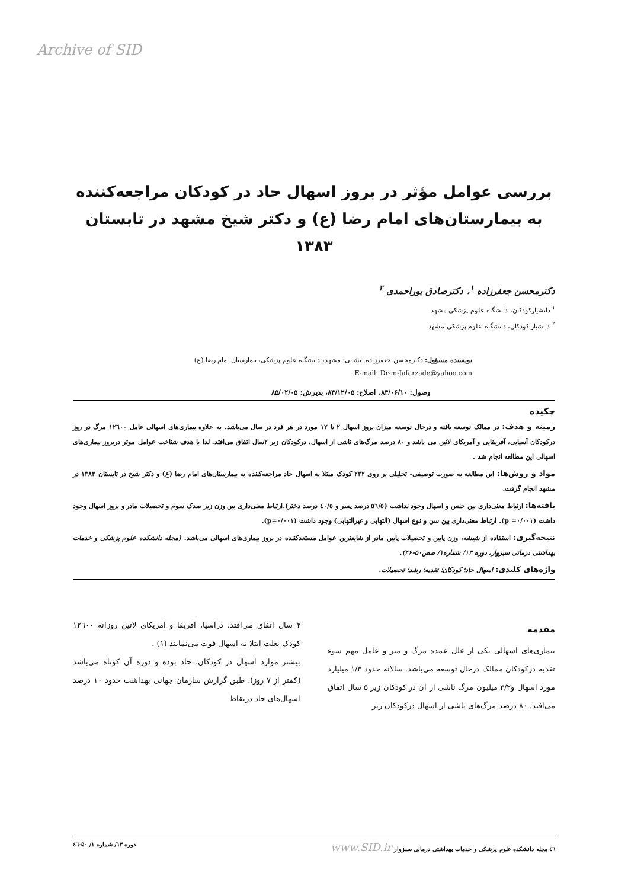Archive of SID
بررسی عوامل مؤثر در بروز اسهال حاد در کودکان مراجعه‌کننده به بیمارستان‌های امام رضا (ع) و دکتر شیخ مشهد در تابستان ۱۳۸۳
دکترمحسن جعفرزاده <sup>۱</sup>، دکترصادق پوراحمدی <sup>۲</sup>
<sup>۱</sup> دانشیارکودکان، دانشگاه علوم پزشکی مشهد
<sup>۲</sup> دانشیار کودکان، دانشگاه علوم پزشکی مشهد
نویسنده مسؤول: دکترمحسن جعفرزاده. نشانی: مشهد، دانشگاه علوم پزشکی، بیمارستان امام رضا (ع)
E-mail: Dr-m-Jafarzade@yahoo.com
وصول: ۸۴/۰۶/۱۰، اصلاح: ۸۴/۱۲/۰۵، پذیرش: ۸۵/۰۲/۰۵
چکیده
زمینه و هدف: در ممالک توسعه یافته و درحال توسعه میزان بروز اسهال ۲ تا ۱۲ مورد در هر فرد در سال می‌باشد. به علاوه بیماری‌های اسهالی عامل ۱۲٦۰۰ مرگ در روز درکودکان آسیایی، آفریقایی و آمریکای لاتین می باشد و ۸۰ درصد مرگ‌های ناشی از اسهال، درکودکان زیر ۲سال اتفاق می‌افتد. لذا با هدف شناخت عوامل موثر دربروز بیماری‌های اسهالی این مطالعه انجام شد .
مواد و روش‌ها: این مطالعه به صورت توصیفی- تحلیلی بر روی ۲۲۲ کودک مبتلا به اسهال حاد مراجعه‌کننده به بیمارستان‌های امام رضا (ع) و دکتر شیخ در تابستان ۱۳۸۳ در مشهد انجام گرفت.
یافته‌ها: ارتباط معنی‌داری بین جنس و اسهال وجود نداشت (٥٦/٥ درصد پسر و ٤٠/٥ درصد دختر).ارتباط معنی‌داری بین وزن زیر صدک سوم و تحصیلات مادر و بروز اسهال وجود داشت (p =۰/۰۰۱). ارتباط معنی‌داری بین سن و نوع اسهال (التهابی و غیرالتهابی) وجود داشت (p=۰/۰۰۱).
نتیجه‌گیری: استفاده از شیشه، وزن پایین و تحصیلات پایین مادر از شایعترین عوامل مستعدکننده در بروز بیماری‌های اسهالی می‌باشد. (مجله دانشکده علوم پزشکی و خدمات بهداشتی درمانی سبزوار، دوره ۱۳/ شماره۱/ صص۵۰-۴۶).
واژه‌های کلیدی: اسهال حاد؛ کودکان؛ تغذیه؛ رشد؛ تحصیلات.
مقدمه
بیماری‌های اسهالی یکی از علل عمده مرگ و میر و عامل مهم سوء تغذیه درکودکان ممالک درحال توسعه می‌باشد. سالانه حدود ۱/۳ میلیارد مورد اسهال و۳/۲ میلیون مرگ ناشی از آن در کودکان زیر ۵ سال اتفاق می‌افتد. ۸۰ درصد مرگ‌های ناشی از اسهال درکودکان زیر
۲ سال اتفاق می‌افتد. درآسیا، آفریقا و آمریکای لاتین روزانه ۱۲٦۰۰ کودک بعلت ابتلا به اسهال فوت می‌نمایند (۱) .
بیشتر موارد اسهال در کودکان، حاد بوده و دوره آن کوتاه می‌باشد (کمتر از ۷ روز). طبق گزارش سازمان جهانی بهداشت حدود ۱۰ درصد اسهال‌های حاد درنقاط
٤٦ مجله دانشکده علوم پزشکی و خدمات بهداشتی درمانی سبزوار www.SID.ir دوره ۱۳/ شماره ۱/ ۵۰-٤٦